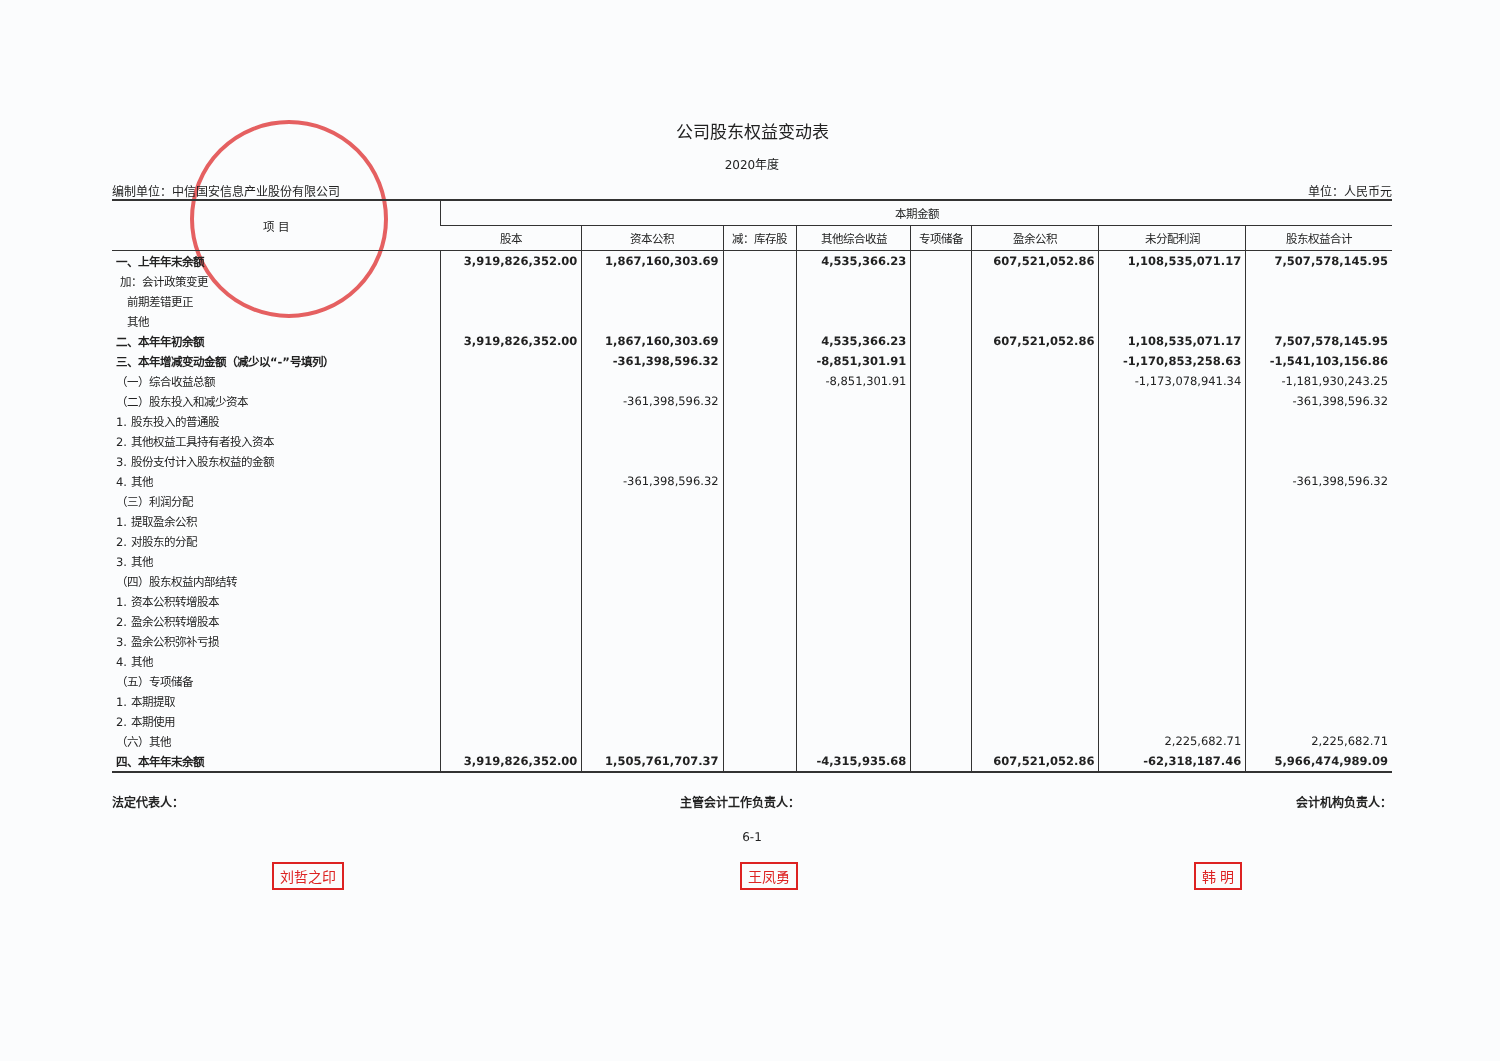公司股东权益变动表
2020年度
编制单位：中信国安信息产业股份有限公司 单位：人民币元
| 项 目 | 本期金额 | | | | | | | |
| --- | --- | --- | --- | --- | --- | --- | --- | --- |
| | 股本 | 资本公积 | 减：库存股 | 其他综合收益 | 专项储备 | 盈余公积 | 未分配利润 | 股东权益合计 |
| 一、上年年末余额 | 3,919,826,352.00 | 1,867,160,303.69 | | 4,535,366.23 | | 607,521,052.86 | 1,108,535,071.17 | 7,507,578,145.95 |
| 加：会计政策变更 | | | | | | | | |
| 前期差错更正 | | | | | | | | |
| 其他 | | | | | | | | |
| 二、本年年初余额 | 3,919,826,352.00 | 1,867,160,303.69 | | 4,535,366.23 | | 607,521,052.86 | 1,108,535,071.17 | 7,507,578,145.95 |
| 三、本年增减变动金额（减少以“-”号填列） | | -361,398,596.32 | | -8,851,301.91 | | | -1,170,853,258.63 | -1,541,103,156.86 |
| （一）综合收益总额 | | | | -8,851,301.91 | | | -1,173,078,941.34 | -1,181,930,243.25 |
| （二）股东投入和减少资本 | | -361,398,596.32 | | | | | | -361,398,596.32 |
| 1. 股东投入的普通股 | | | | | | | | |
| 2. 其他权益工具持有者投入资本 | | | | | | | | |
| 3. 股份支付计入股东权益的金额 | | | | | | | | |
| 4. 其他 | | -361,398,596.32 | | | | | | -361,398,596.32 |
| （三）利润分配 | | | | | | | | |
| 1. 提取盈余公积 | | | | | | | | |
| 2. 对股东的分配 | | | | | | | | |
| 3. 其他 | | | | | | | | |
| （四）股东权益内部结转 | | | | | | | | |
| 1. 资本公积转增股本 | | | | | | | | |
| 2. 盈余公积转增股本 | | | | | | | | |
| 3. 盈余公积弥补亏损 | | | | | | | | |
| 4. 其他 | | | | | | | | |
| （五）专项储备 | | | | | | | | |
| 1. 本期提取 | | | | | | | | |
| 2. 本期使用 | | | | | | | | |
| （六）其他 | | | | | | | 2,225,682.71 | 2,225,682.71 |
| 四、本年年末余额 | 3,919,826,352.00 | 1,505,761,707.37 | | -4,315,935.68 | | 607,521,052.86 | -62,318,187.46 | 5,966,474,989.09 |
法定代表人： 主管会计工作负责人： 会计机构负责人：
6-1
刘哲之印 王凤勇 韩 明